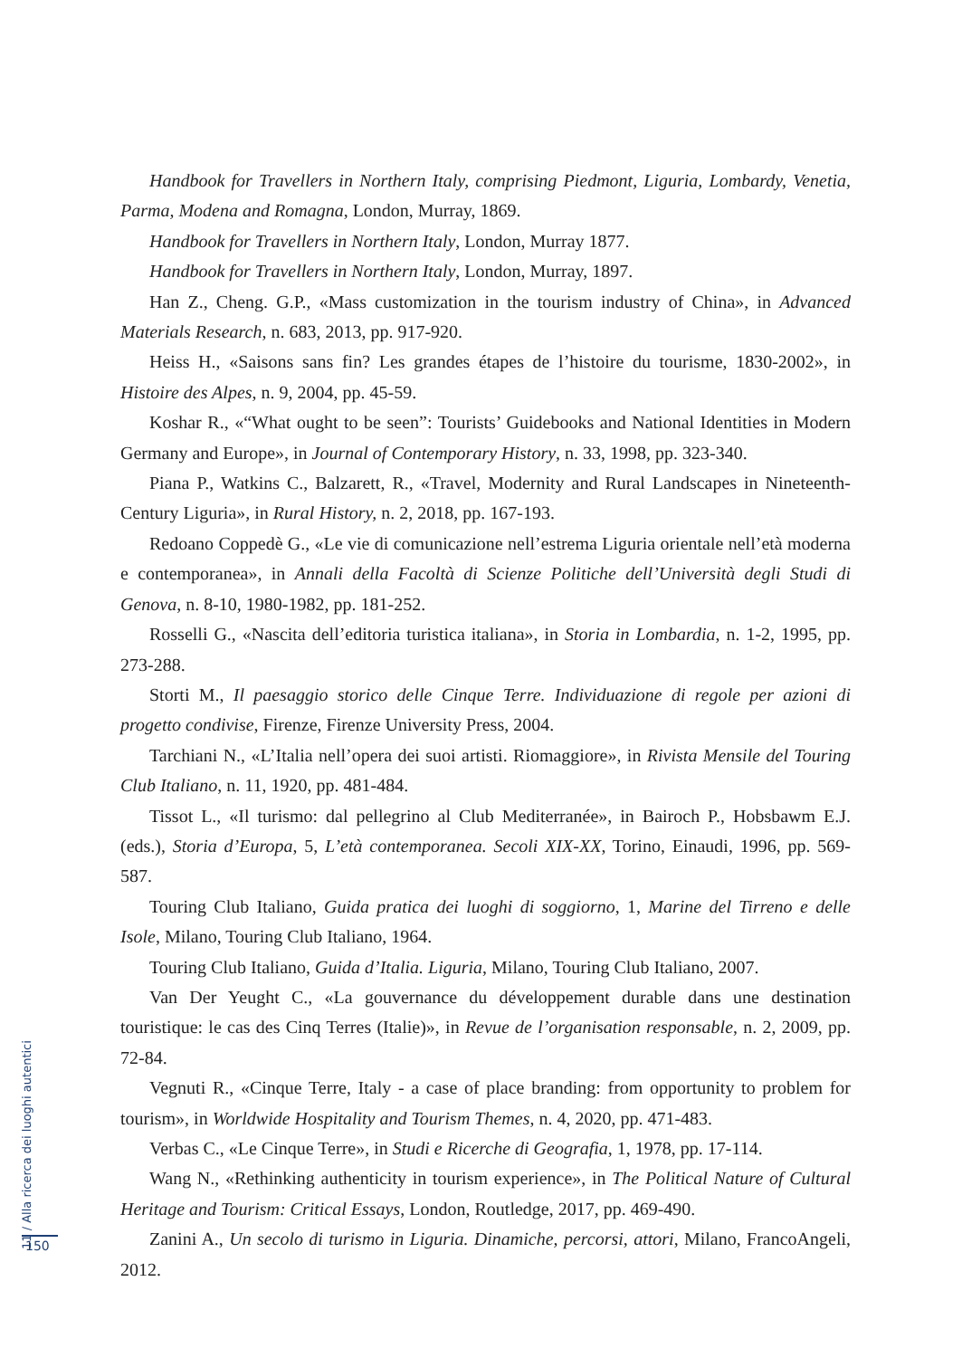Handbook for Travellers in Northern Italy, comprising Piedmont, Liguria, Lombardy, Venetia, Parma, Modena and Romagna, London, Murray, 1869.
Handbook for Travellers in Northern Italy, London, Murray 1877.
Handbook for Travellers in Northern Italy, London, Murray, 1897.
Han Z., Cheng. G.P., «Mass customization in the tourism industry of China», in Advanced Materials Research, n. 683, 2013, pp. 917-920.
Heiss H., «Saisons sans fin? Les grandes étapes de l’histoire du tourisme, 1830-2002», in Histoire des Alpes, n. 9, 2004, pp. 45-59.
Koshar R., «“What ought to be seen”: Tourists’ Guidebooks and National Identities in Modern Germany and Europe», in Journal of Contemporary History, n. 33, 1998, pp. 323-340.
Piana P., Watkins C., Balzarett, R., «Travel, Modernity and Rural Landscapes in Nineteenth-Century Liguria», in Rural History, n. 2, 2018, pp. 167-193.
Redoano Coppedè G., «Le vie di comunicazione nell’estrema Liguria orientale nell’età moderna e contemporanea», in Annali della Facoltà di Scienze Politiche dell’Università degli Studi di Genova, n. 8-10, 1980-1982, pp. 181-252.
Rosselli G., «Nascita dell’editoria turistica italiana», in Storia in Lombardia, n. 1-2, 1995, pp. 273-288.
Storti M., Il paesaggio storico delle Cinque Terre. Individuazione di regole per azioni di progetto condivise, Firenze, Firenze University Press, 2004.
Tarchiani N., «L’Italia nell’opera dei suoi artisti. Riomaggiore», in Rivista Mensile del Touring Club Italiano, n. 11, 1920, pp. 481-484.
Tissot L., «Il turismo: dal pellegrino al Club Mediterranée», in Bairoch P., Hobsbawm E.J. (eds.), Storia d’Europa, 5, L’età contemporanea. Secoli XIX-XX, Torino, Einaudi, 1996, pp. 569-587.
Touring Club Italiano, Guida pratica dei luoghi di soggiorno, 1, Marine del Tirreno e delle Isole, Milano, Touring Club Italiano, 1964.
Touring Club Italiano, Guida d’Italia. Liguria, Milano, Touring Club Italiano, 2007.
Van Der Yeught C., «La gouvernance du développement durable dans une destination touristique: le cas des Cinq Terres (Italie)», in Revue de l’organisation responsable, n. 2, 2009, pp. 72-84.
Vegnuti R., «Cinque Terre, Italy - a case of place branding: from opportunity to problem for tourism», in Worldwide Hospitality and Tourism Themes, n. 4, 2020, pp. 471-483.
Verbas C., «Le Cinque Terre», in Studi e Ricerche di Geografia, 1, 1978, pp. 17-114.
Wang N., «Rethinking authenticity in tourism experience», in The Political Nature of Cultural Heritage and Tourism: Critical Essays, London, Routledge, 2017, pp. 469-490.
Zanini A., Un secolo di turismo in Liguria. Dinamiche, percorsi, attori, Milano, FrancoAngeli, 2012.
11 / Alla ricerca dei luoghi autentici
150